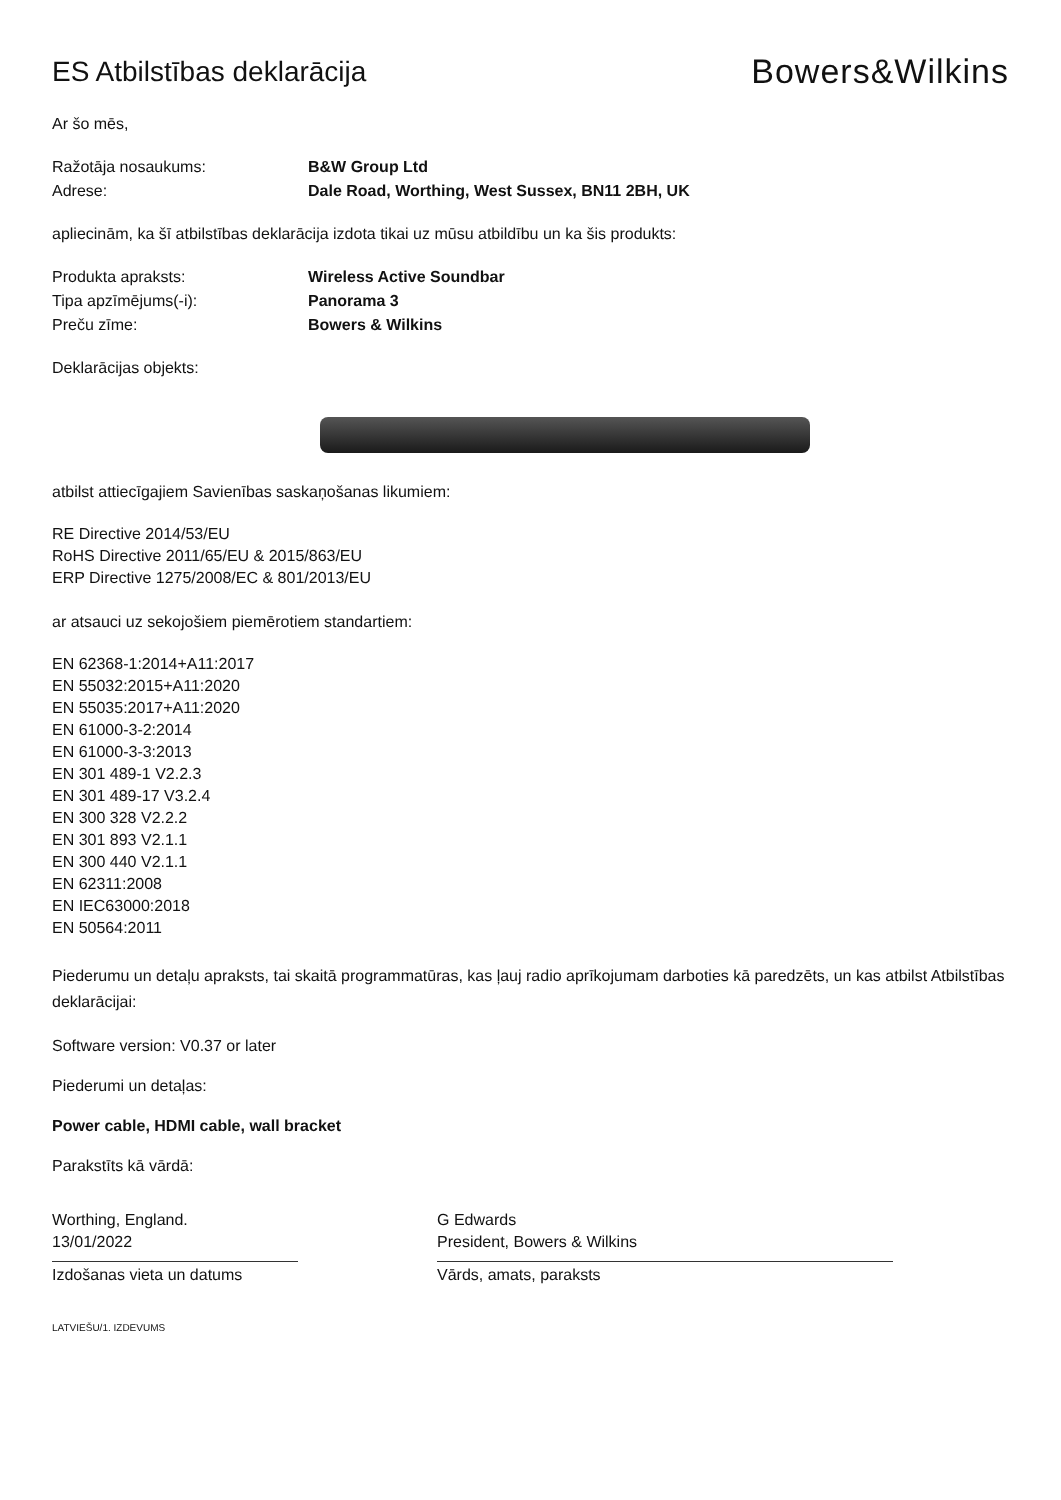ES Atbilstības deklarācija
Bowers&Wilkins
Ar šo mēs,
Ražotāja nosaukums: B&W Group Ltd
Adrese: Dale Road, Worthing, West Sussex, BN11 2BH, UK
apliecinām, ka šī atbilstības deklarācija izdota tikai uz mūsu atbildību un ka šis produkts:
Produkta apraksts: Wireless Active Soundbar
Tipa apzīmējums(-i): Panorama 3
Preču zīme: Bowers & Wilkins
Deklarācijas objekts:
atbilst attiecīgajiem Savienības saskaņošanas likumiem:
RE Directive 2014/53/EU
RoHS Directive 2011/65/EU & 2015/863/EU
ERP Directive 1275/2008/EC & 801/2013/EU
ar atsauci uz sekojošiem piemērotiem standartiem:
EN 62368-1:2014+A11:2017
EN 55032:2015+A11:2020
EN 55035:2017+A11:2020
EN 61000-3-2:2014
EN 61000-3-3:2013
EN 301 489-1 V2.2.3
EN 301 489-17 V3.2.4
EN 300 328 V2.2.2
EN 301 893 V2.1.1
EN 300 440 V2.1.1
EN 62311:2008
EN IEC63000:2018
EN 50564:2011
Piederumu un detaļu apraksts, tai skaitā programmatūras, kas ļauj radio aprīkojumam darboties kā paredzēts, un kas atbilst Atbilstības deklarācijai:
Software version: V0.37 or later
Piederumi un detaļas:
Power cable, HDMI cable, wall bracket
Parakstīts kā vārdā:
Worthing, England.
13/01/2022
Izdošanas vieta un datums
G Edwards
President, Bowers & Wilkins
Vārds, amats, paraksts
LATVIEŠU/1. IZDEVUMS